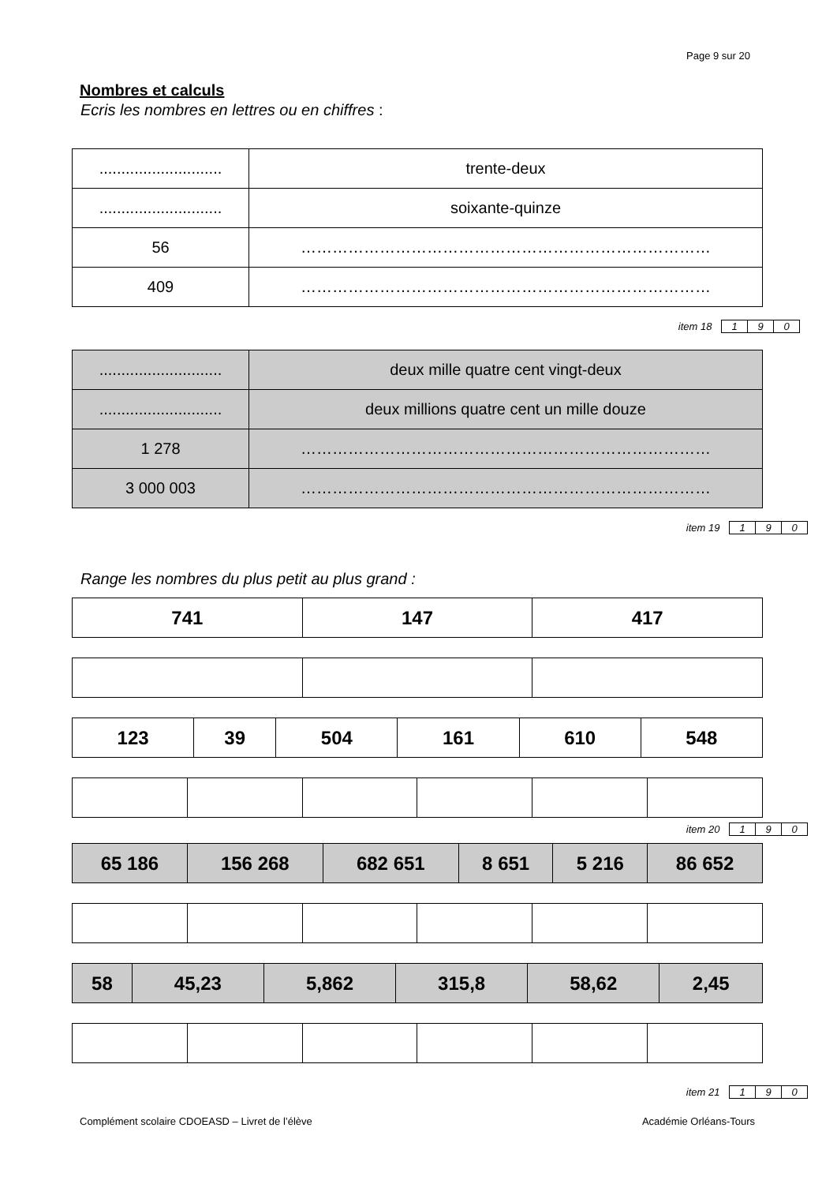Page 9 sur 20
Nombres et calculs
Ecris les nombres en lettres ou en chiffres :
| ............................ | trente-deux |
| ............................ | soixante-quinze |
| 56 | …………………………………………………………………… |
| 409 | …………………………………………………………………… |
item 18 1 9 0
| ............................ | deux mille quatre cent vingt-deux |
| ............................ | deux millions quatre cent un mille douze |
| 1 278 | …………………………………………………………………… |
| 3 000 003 | …………………………………………………………………… |
item 19 1 9 0
Range les nombres du plus petit au plus grand :
| 741 | 147 | 417 |
| 123 | 39 | 504 | 161 | 610 | 548 |
item 20 1 9 0
| 65 186 | 156 268 | 682 651 | 8 651 | 5 216 | 86 652 |
| 58 | 45,23 | 5,862 | 315,8 | 58,62 | 2,45 |
item 21 1 9 0
Complément scolaire CDOEASD – Livret de l’élève Académie Orléans-Tours